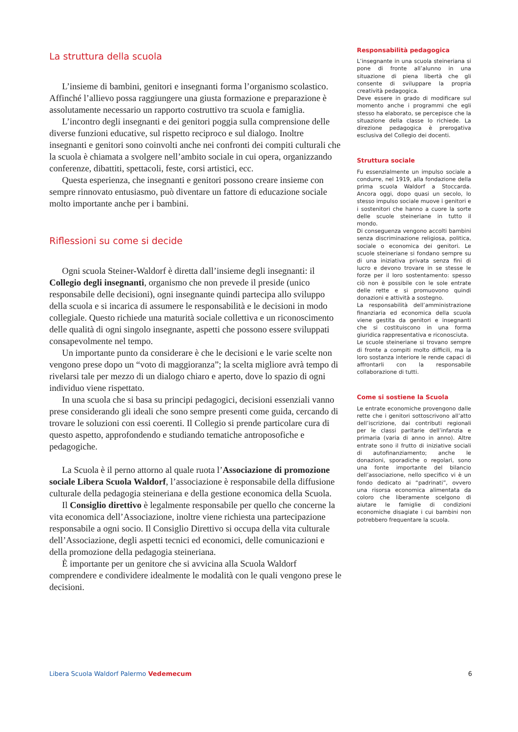La struttura della scuola
L’insieme di bambini, genitori e insegnanti forma l’organismo scolastico. Affinché l’allievo possa raggiungere una giusta formazione e preparazione è assolutamente necessario un rapporto costruttivo tra scuola e famiglia.
L’incontro degli insegnanti e dei genitori poggia sulla comprensione delle diverse funzioni educative, sul rispetto reciproco e sul dialogo. Inoltre insegnanti e genitori sono coinvolti anche nei confronti dei compiti culturali che la scuola è chiamata a svolgere nell’ambito sociale in cui opera, organizzando conferenze, dibattiti, spettacoli, feste, corsi artistici, ecc.
Questa esperienza, che insegnanti e genitori possono creare insieme con sempre rinnovato entusiasmo, può diventare un fattore di educazione sociale molto importante anche per i bambini.
Riflessioni su come si decide
Ogni scuola Steiner-Waldorf è diretta dall’insieme degli insegnanti: il Collegio degli insegnanti, organismo che non prevede il preside (unico responsabile delle decisioni), ogni insegnante quindi partecipa allo sviluppo della scuola e si incarica di assumere le responsabilità e le decisioni in modo collegiale. Questo richiede una maturità sociale collettiva e un riconoscimento delle qualità di ogni singolo insegnante, aspetti che possono essere sviluppati consapevolmente nel tempo.
Un importante punto da considerare è che le decisioni e le varie scelte non vengono prese dopo un “voto di maggioranza”; la scelta migliore avrà tempo di rivelarsi tale per mezzo di un dialogo chiaro e aperto, dove lo spazio di ogni individuo viene rispettato.
In una scuola che si basa su principi pedagogici, decisioni essenziali vanno prese considerando gli ideali che sono sempre presenti come guida, cercando di trovare le soluzioni con essi coerenti. Il Collegio si prende particolare cura di questo aspetto, approfondendo e studiando tematiche antroposofiche e pedagogiche.
La Scuola è il perno attorno al quale ruota l’Associazione di promozione sociale Libera Scuola Waldorf, l’associazione è responsabile della diffusione culturale della pedagogia steineriana e della gestione economica della Scuola.
Il Consiglio direttivo è legalmente responsabile per quello che concerne la vita economica dell’Associazione, inoltre viene richiesta una partecipazione responsabile a ogni socio. Il Consiglio Direttivo si occupa della vita culturale dell’Associazione, degli aspetti tecnici ed economici, delle comunicazioni e della promozione della pedagogia steineriana.
È importante per un genitore che si avvicina alla Scuola Waldorf comprendere e condividere idealmente le modalità con le quali vengono prese le decisioni.
Responsabilità pedagogica
L’insegnante in una scuola steineriana si pone di fronte all’alunno in una situazione di piena libertà che gli consente di sviluppare la propria creatività pedagogica.
Deve essere in grado di modificare sul momento anche i programmi che egli stesso ha elaborato, se percepisce che la situazione della classe lo richiede. La direzione pedagogica è prerogativa esclusiva del Collegio dei docenti.
Struttura sociale
Fu essenzialmente un impulso sociale a condurre, nel 1919, alla fondazione della prima scuola Waldorf a Stoccarda. Ancora oggi, dopo quasi un secolo, lo stesso impulso sociale muove i genitori e i sostenitori che hanno a cuore la sorte delle scuole steineriane in tutto il mondo.
Di conseguenza vengono accolti bambini senza discriminazione religiosa, politica, sociale o economica dei genitori. Le scuole steineriane si fondano sempre su di una iniziativa privata senza fini di lucro e devono trovare in se stesse le forze per il loro sostentamento: spesso ciò non è possibile con le sole entrate delle rette e si promuovono quindi donazioni e attività a sostegno.
La responsabilità dell’amministrazione finanziaria ed economica della scuola viene gestita da genitori e insegnanti che si costituiscono in una forma giuridica rappresentativa e riconosciuta.
Le scuole steineriane si trovano sempre di fronte a compiti molto difficili, ma la loro sostanza interiore le rende capaci di affrontarli con la responsabile collaborazione di tutti.
Come si sostiene la Scuola
Le entrate economiche provengono dalle rette che i genitori sottoscrivono all’atto dell’iscrizione, dai contributi regionali per le classi paritarie dell’infanzia e primaria (varia di anno in anno). Altre entrate sono il frutto di iniziative sociali di autofinanziamento; anche le donazioni, sporadiche o regolari, sono una fonte importante del bilancio dell’associazione, nello specifico vi è un fondo dedicato ai “padrinati”, ovvero una risorsa economica alimentata da coloro che liberamente scelgono di aiutare le famiglie di condizioni economiche disagiate i cui bambini non potrebbero frequentare la scuola.
Libera Scuola Waldorf Palermo Vedemecum 6